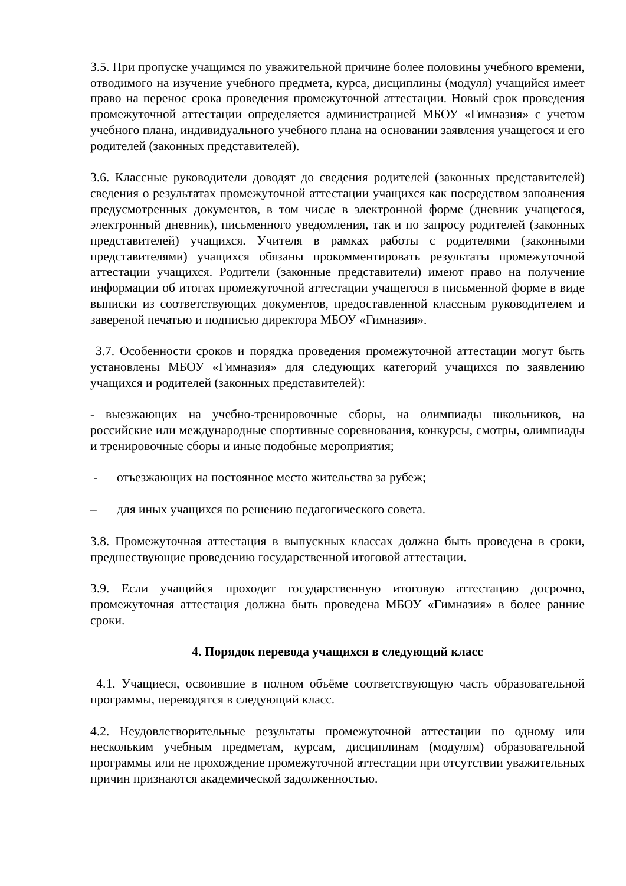3.5. При пропуске учащимся по уважительной причине более половины учебного времени, отводимого на изучение учебного предмета, курса, дисциплины (модуля) учащийся имеет право на перенос срока проведения промежуточной аттестации. Новый срок проведения промежуточной аттестации определяется администрацией МБОУ «Гимназия» с учетом учебного плана, индивидуального учебного плана на основании заявления учащегося и его родителей (законных представителей).
3.6. Классные руководители доводят до сведения родителей (законных представителей) сведения о результатах промежуточной аттестации учащихся как посредством заполнения предусмотренных документов, в том числе в электронной форме (дневник учащегося, электронный дневник), письменного уведомления, так и по запросу родителей (законных представителей) учащихся. Учителя в рамках работы с родителями (законными представителями) учащихся обязаны прокомментировать результаты промежуточной аттестации учащихся. Родители (законные представители) имеют право на получение информации об итогах промежуточной аттестации учащегося в письменной форме в виде выписки из соответствующих документов, предоставленной классным руководителем и завереной печатью и подписью директора МБОУ «Гимназия».
3.7. Особенности сроков и порядка проведения промежуточной аттестации могут быть установлены МБОУ «Гимназия» для следующих категорий учащихся по заявлению учащихся и родителей (законных представителей):
- выезжающих на учебно-тренировочные сборы, на олимпиады школьников, на российские или международные спортивные соревнования, конкурсы, смотры, олимпиады и тренировочные сборы и иные подобные мероприятия;
- отъезжающих на постоянное место жительства за рубеж;
– для иных учащихся по решению педагогического совета.
3.8. Промежуточная аттестация в выпускных классах должна быть проведена в сроки, предшествующие проведению государственной итоговой аттестации.
3.9. Если учащийся проходит государственную итоговую аттестацию досрочно, промежуточная аттестация должна быть проведена МБОУ «Гимназия» в более ранние сроки.
4. Порядок перевода учащихся в следующий класс
4.1. Учащиеся, освоившие в полном объёме соответствующую часть образовательной программы, переводятся в следующий класс.
4.2. Неудовлетворительные результаты промежуточной аттестации по одному или нескольким учебным предметам, курсам, дисциплинам (модулям) образовательной программы или не прохождение промежуточной аттестации при отсутствии уважительных причин признаются академической задолженностью.